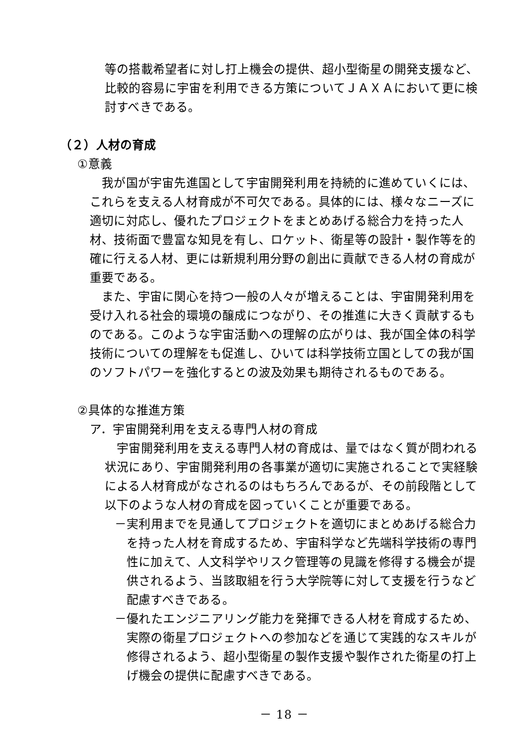等の搭載希望者に対し打上機会の提供、超小型衛星の開発支援など、比較的容易に宇宙を利用できる方策についてＪＡＸＡにおいて更に検討すべきである。
（２）人材の育成
①意義
　我が国が宇宙先進国として宇宙開発利用を持続的に進めていくには、これらを支える人材育成が不可欠である。具体的には、様々なニーズに適切に対応し、優れたプロジェクトをまとめあげる総合力を持った人材、技術面で豊富な知見を有し、ロケット、衛星等の設計・製作等を的確に行える人材、更には新規利用分野の創出に貢献できる人材の育成が重要である。
　また、宇宙に関心を持つ一般の人々が増えることは、宇宙開発利用を受け入れる社会的環境の醸成につながり、その推進に大きく貢献するものである。このような宇宙活動への理解の広がりは、我が国全体の科学技術についての理解をも促進し、ひいては科学技術立国としての我が国のソフトパワーを強化するとの波及効果も期待されるものである。
②具体的な推進方策
ア．宇宙開発利用を支える専門人材の育成
　宇宙開発利用を支える専門人材の育成は、量ではなく質が問われる状況にあり、宇宙開発利用の各事業が適切に実施されることで実経験による人材育成がなされるのはもちろんであるが、その前段階として以下のような人材の育成を図っていくことが重要である。
－実利用までを見通してプロジェクトを適切にまとめあげる総合力を持った人材を育成するため、宇宙科学など先端科学技術の専門性に加えて、人文科学やリスク管理等の見識を修得する機会が提供されるよう、当該取組を行う大学院等に対して支援を行うなど配慮すべきである。
－優れたエンジニアリング能力を発揮できる人材を育成するため、実際の衛星プロジェクトへの参加などを通じて実践的なスキルが修得されるよう、超小型衛星の製作支援や製作された衛星の打上げ機会の提供に配慮すべきである。
－ 18 －